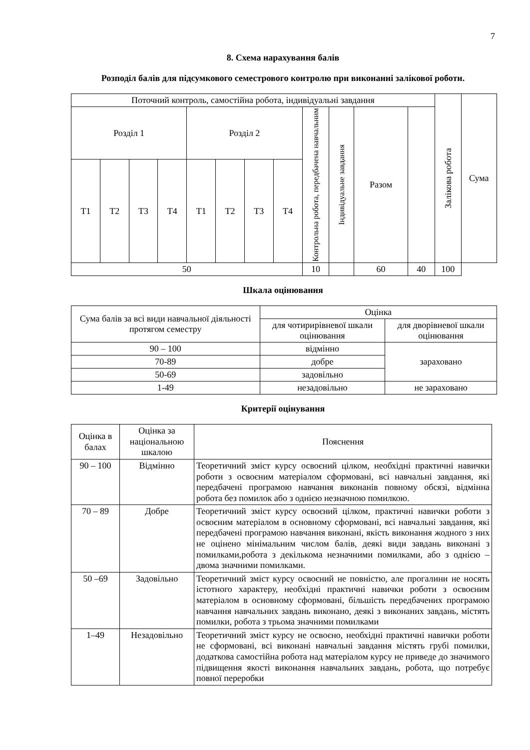7
8. Схема нарахування балів
Розподіл балів для підсумкового семестрового контролю при виконанні залікової роботи.
| Поточний контроль, самостійна робота, індивідуальні завдання | | | | | | | | | | | | Залікова робота | Сума |
| Розділ 1 | | | | Розділ 2 | | | | Контрольна робота, передбачена навчальним | Індивідуальне завдання | Разом | | | |
| Т1 | Т2 | Т3 | Т4 | Т1 | Т2 | Т3 | Т4 | | | | | | |
| 50 | | | | | | | | 10 | | 60 | 40 | 100 | |
Шкала оцінювання
| Сума балів за всі види навчальної діяльності протягом семестру | Оцінка | |
| | для чотирирівневої шкали оцінювання | для дворівневої шкали оцінювання |
| 90 – 100 | відмінно | зараховано |
| 70-89 | добре | |
| 50-69 | задовільно | |
| 1-49 | незадовільно | не зараховано |
Критерії оцінування
| Оцінка в балах | Оцінка за національною шкалою | Пояснення |
| 90 – 100 | Відмінно | Теоретичний зміст курсу освоєний цілком, необхідні практичні навички роботи з освоєним матеріалом сформовані, всі навчальні завдання, які передбачені програмою навчання виконанів повному обсязі, відмінна робота без помилок або з однією незначною помилкою. |
| 70 – 89 | Добре | Теоретичний зміст курсу освоєний цілком, практичні навички роботи з освоєним матеріалом в основному сформовані, всі навчальні завдання, які передбачені програмою навчання виконані, якість виконання жодного з них не оцінено мінімальним числом балів, деякі види завдань виконані з помилками,робота з декількома незначними помилками, або з однією – двома значними помилками. |
| 50 –69 | Задовільно | Теоретичний зміст курсу освоєний не повністю, але прогалини не носять істотного характеру, необхідні практичні навички роботи з освоєним матеріалом в основному сформовані, більшість передбачених програмою навчання навчальних завдань виконано, деякі з виконаних завдань, містять помилки, робота з трьома значними помилками |
| 1–49 | Незадовільно | Теоретичний зміст курсу не освоєно, необхідні практичні навички роботи не сформовані, всі виконані навчальні завдання містять грубі помилки, додаткова самостійна робота над матеріалом курсу не приведе до значимого підвищення якості виконання навчальних завдань, робота, що потребує повної переробки |